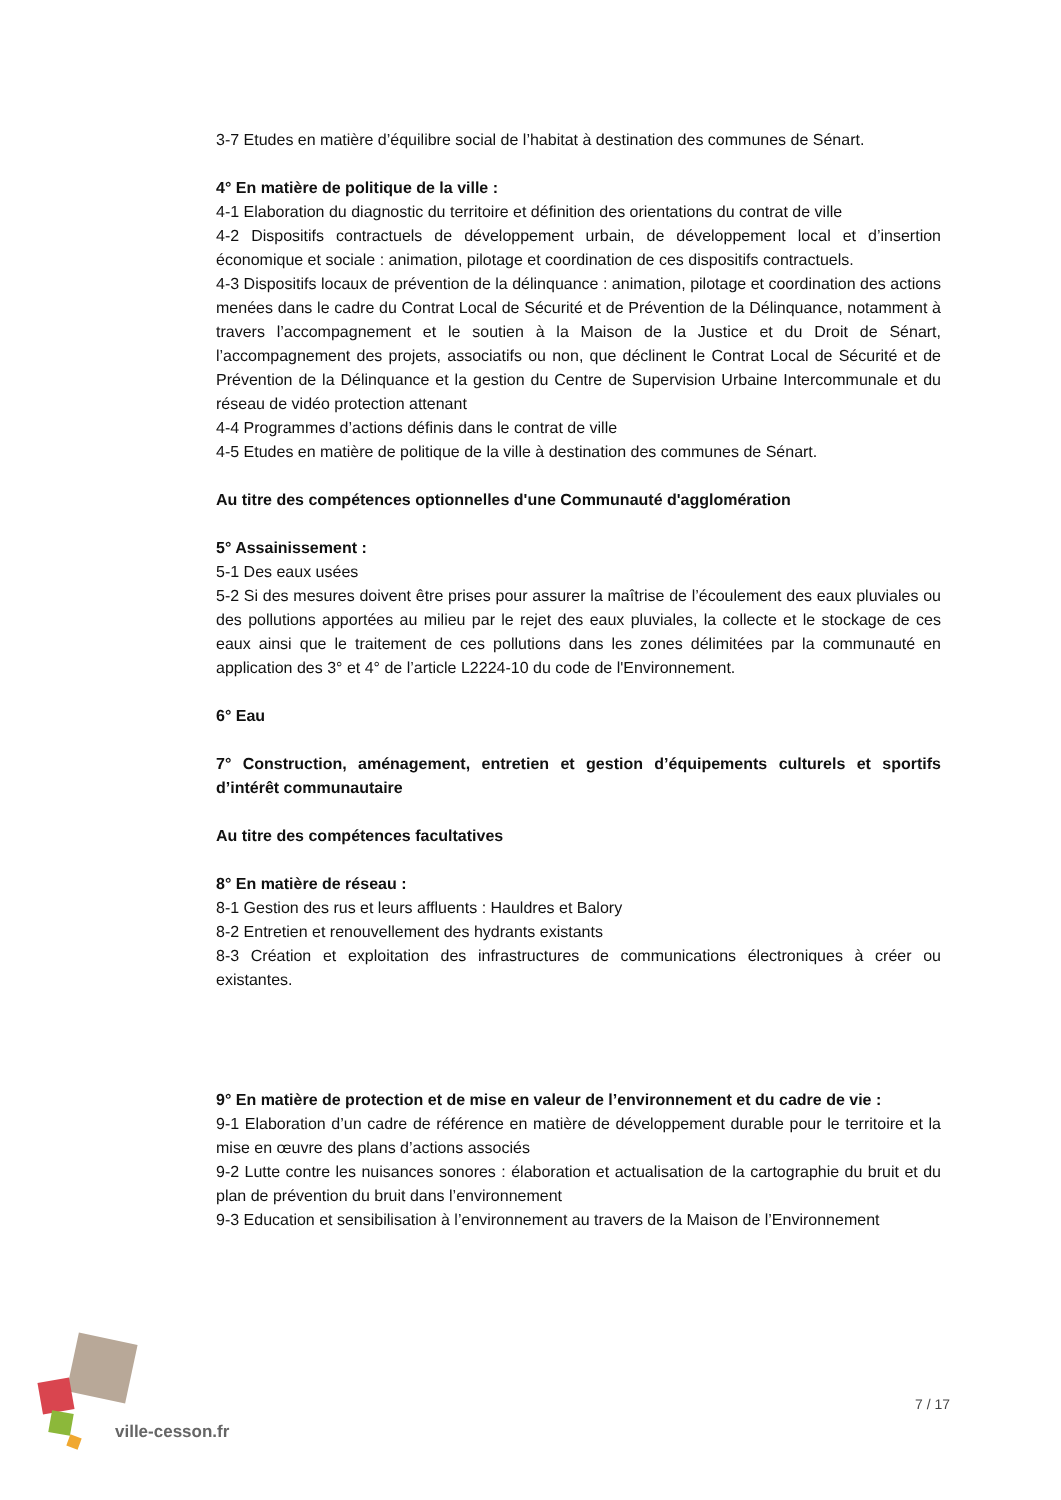3-7 Etudes en matière d’équilibre social de l’habitat à destination des communes de Sénart.
4° En matière de politique de la ville :
4-1 Elaboration du diagnostic du territoire et définition des orientations du contrat de ville
4-2 Dispositifs contractuels de développement urbain, de développement local et d’insertion économique et sociale : animation, pilotage et coordination de ces dispositifs contractuels.
4-3 Dispositifs locaux de prévention de la délinquance : animation, pilotage et coordination des actions menées dans le cadre du Contrat Local de Sécurité et de Prévention de la Délinquance, notamment à travers l’accompagnement et le soutien à la Maison de la Justice et du Droit de Sénart, l’accompagnement des projets, associatifs ou non, que déclinent le Contrat Local de Sécurité et de Prévention de la Délinquance et la gestion du Centre de Supervision Urbaine Intercommunale et du réseau de vidéo protection attenant
4-4 Programmes d’actions définis dans le contrat de ville
4-5 Etudes en matière de politique de la ville à destination des communes de Sénart.
Au titre des compétences optionnelles d'une Communauté d'agglomération
5° Assainissement :
5-1 Des eaux usées
5-2 Si des mesures doivent être prises pour assurer la maîtrise de l’écoulement des eaux pluviales ou des pollutions apportées au milieu par le rejet des eaux pluviales, la collecte et le stockage de ces eaux ainsi que le traitement de ces pollutions dans les zones délimitées par la communauté en application des 3° et 4° de l’article L2224-10 du code de l'Environnement.
6° Eau
7° Construction, aménagement, entretien et gestion d’équipements culturels et sportifs d’intérêt communautaire
Au titre des compétences facultatives
8° En matière de réseau :
8-1 Gestion des rus et leurs affluents : Hauldres et Balory
8-2 Entretien et renouvellement des hydrants existants
8-3 Création et exploitation des infrastructures de communications électroniques à créer ou existantes.
9° En matière de protection et de mise en valeur de l’environnement et du cadre de vie :
9-1 Elaboration d’un cadre de référence en matière de développement durable pour le territoire et la mise en œuvre des plans d’actions associés
9-2 Lutte contre les nuisances sonores : élaboration et actualisation de la cartographie du bruit et du plan de prévention du bruit dans l’environnement
9-3 Education et sensibilisation à l’environnement au travers de la Maison de l’Environnement
ville-cesson.fr
7 / 17